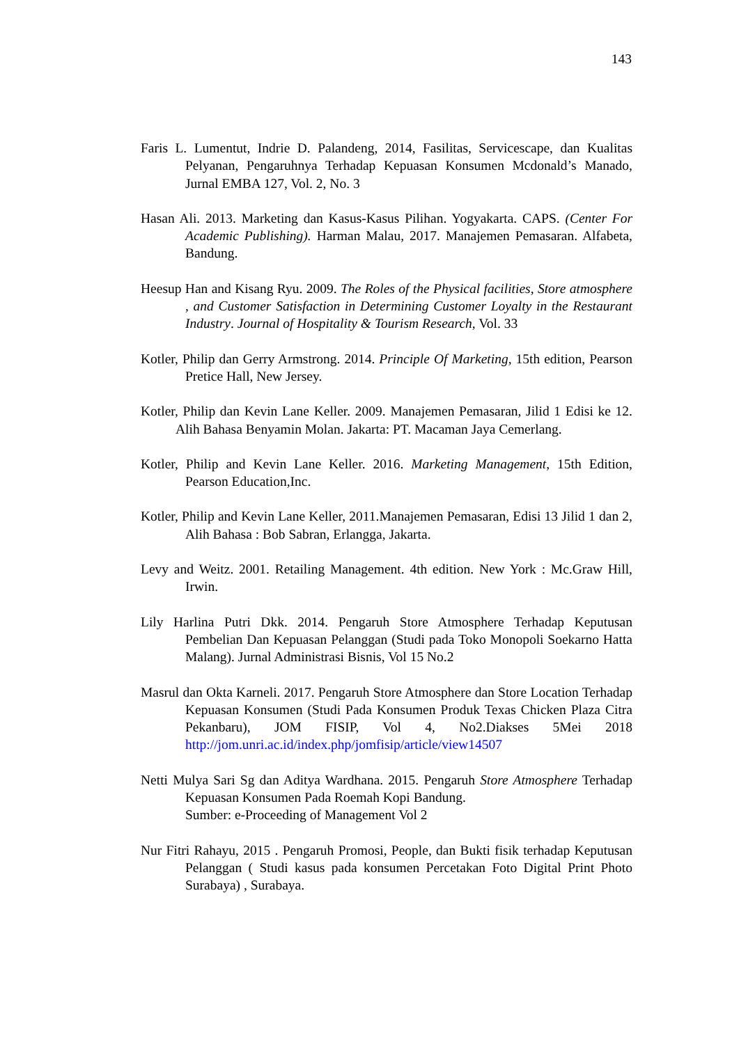143
Faris L. Lumentut, Indrie D. Palandeng, 2014, Fasilitas, Servicescape, dan Kualitas Pelyanan, Pengaruhnya Terhadap Kepuasan Konsumen Mcdonald’s Manado, Jurnal EMBA 127, Vol. 2, No. 3
Hasan Ali. 2013. Marketing dan Kasus-Kasus Pilihan. Yogyakarta. CAPS. (Center For Academic Publishing). Harman Malau, 2017. Manajemen Pemasaran. Alfabeta, Bandung.
Heesup Han and Kisang Ryu. 2009. The Roles of the Physical facilities, Store atmosphere , and Customer Satisfaction in Determining Customer Loyalty in the Restaurant Industry. Journal of Hospitality & Tourism Research, Vol. 33
Kotler, Philip dan Gerry Armstrong. 2014. Principle Of Marketing, 15th edition, Pearson Pretice Hall, New Jersey.
Kotler, Philip dan Kevin Lane Keller. 2009. Manajemen Pemasaran, Jilid 1 Edisi ke 12. Alih Bahasa Benyamin Molan. Jakarta: PT. Macaman Jaya Cemerlang.
Kotler, Philip and Kevin Lane Keller. 2016. Marketing Management, 15th Edition, Pearson Education,Inc.
Kotler, Philip and Kevin Lane Keller, 2011.Manajemen Pemasaran, Edisi 13 Jilid 1 dan 2, Alih Bahasa : Bob Sabran, Erlangga, Jakarta.
Levy and Weitz. 2001. Retailing Management. 4th edition. New York : Mc.Graw Hill, Irwin.
Lily Harlina Putri Dkk. 2014. Pengaruh Store Atmosphere Terhadap Keputusan Pembelian Dan Kepuasan Pelanggan (Studi pada Toko Monopoli Soekarno Hatta Malang). Jurnal Administrasi Bisnis, Vol 15 No.2
Masrul dan Okta Karneli. 2017. Pengaruh Store Atmosphere dan Store Location Terhadap Kepuasan Konsumen (Studi Pada Konsumen Produk Texas Chicken Plaza Citra Pekanbaru), JOM FISIP, Vol 4, No2.Diakses 5Mei 2018 http://jom.unri.ac.id/index.php/jomfisip/article/view14507
Netti Mulya Sari Sg dan Aditya Wardhana. 2015. Pengaruh Store Atmosphere Terhadap Kepuasan Konsumen Pada Roemah Kopi Bandung.
Sumber: e-Proceeding of Management Vol 2
Nur Fitri Rahayu, 2015 . Pengaruh Promosi, People, dan Bukti fisik terhadap Keputusan Pelanggan ( Studi kasus pada konsumen Percetakan Foto Digital Print Photo Surabaya) , Surabaya.